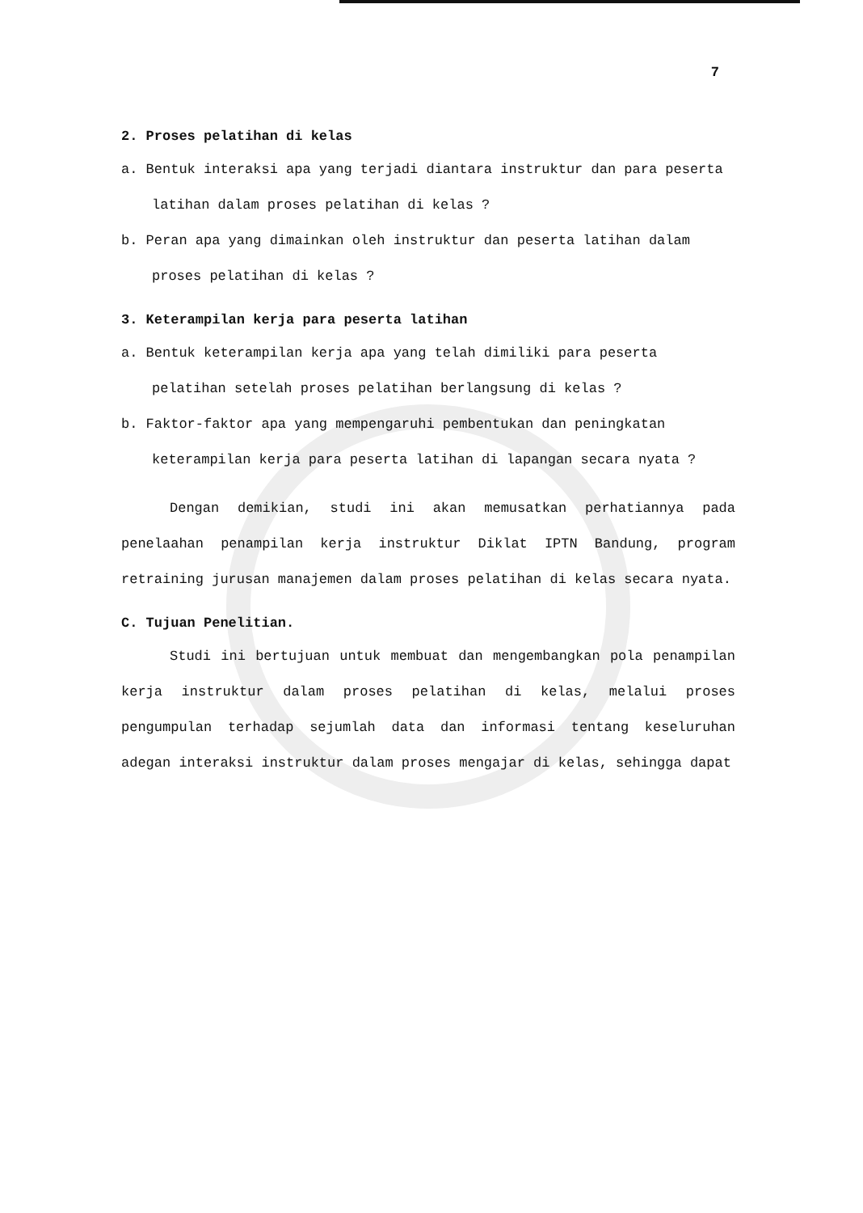7
2. Proses pelatihan di kelas
a. Bentuk interaksi apa yang terjadi diantara instruktur dan para peserta latihan dalam proses pelatihan di kelas ?
b. Peran apa yang dimainkan oleh instruktur dan peserta latihan dalam proses pelatihan di kelas ?
3. Keterampilan kerja para peserta latihan
a. Bentuk keterampilan kerja apa yang telah dimiliki para peserta pelatihan setelah proses pelatihan berlangsung di kelas ?
b. Faktor-faktor apa yang mempengaruhi pembentukan dan peningkatan keterampilan kerja para peserta latihan di lapangan secara nyata ?
Dengan demikian, studi ini akan memusatkan perhatiannya pada penelaahan penampilan kerja instruktur Diklat IPTN Bandung, program retraining jurusan manajemen dalam proses pelatihan di kelas secara nyata.
C. Tujuan Penelitian.
Studi ini bertujuan untuk membuat dan mengembangkan pola penampilan kerja instruktur dalam proses pelatihan di kelas, melalui proses pengumpulan terhadap sejumlah data dan informasi tentang keseluruhan adegan interaksi instruktur dalam proses mengajar di kelas, sehingga dapat